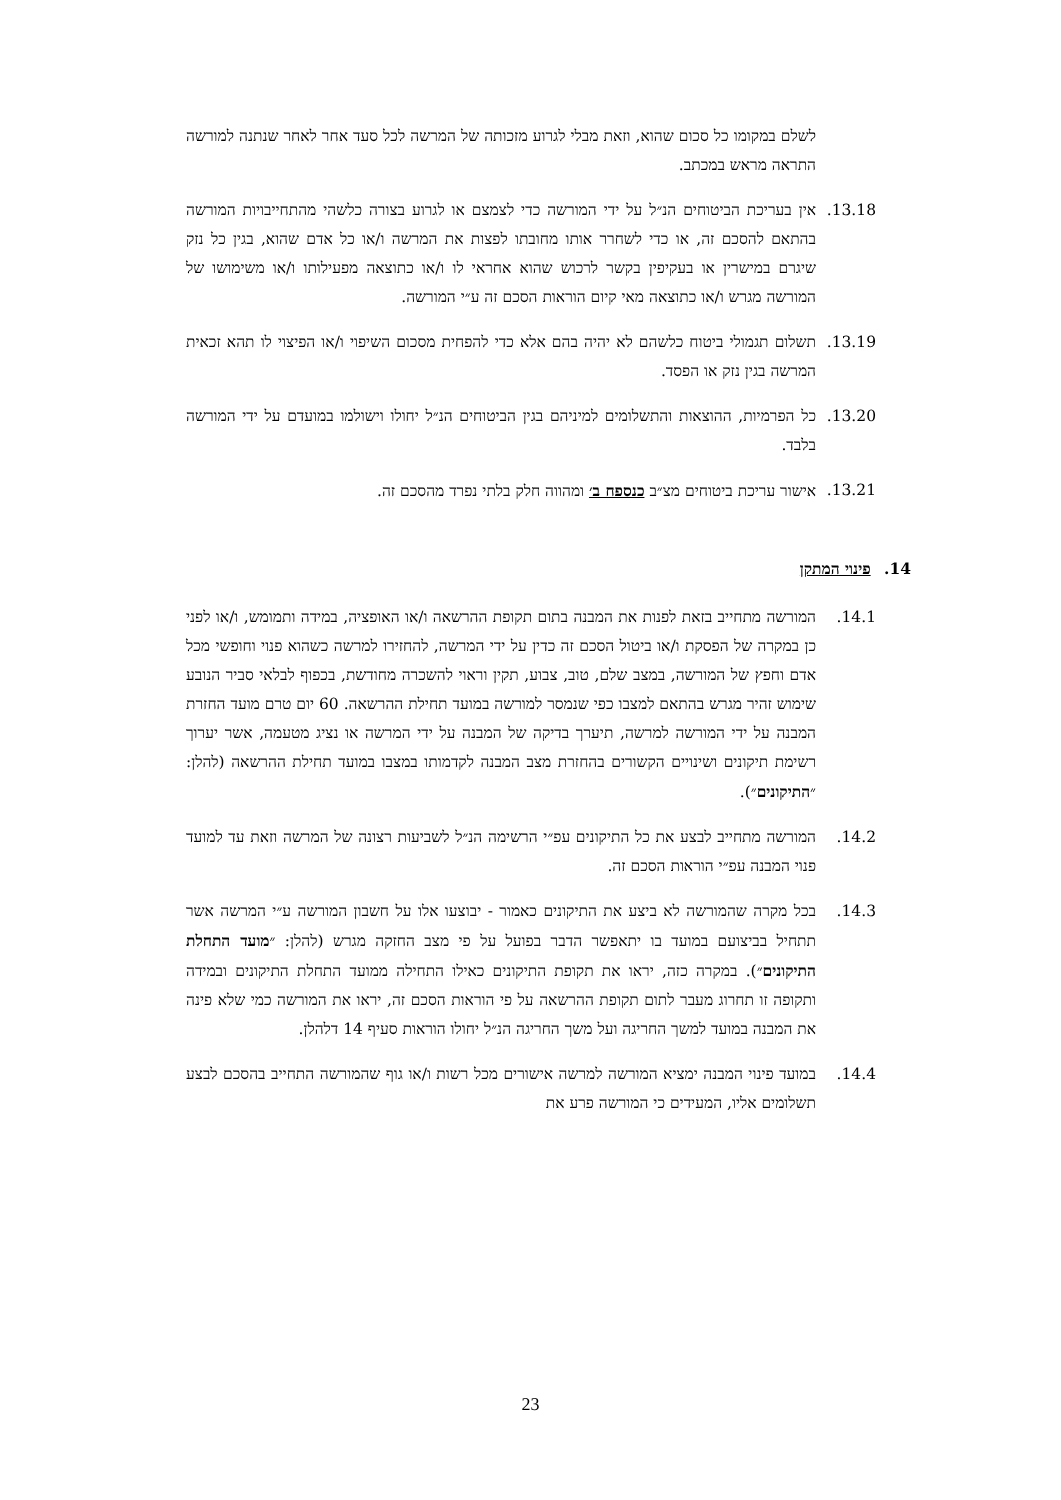לשלם במקומו כל סכום שהוא, וזאת מבלי לגרוע מזכותה של המרשה לכל סעד אחר לאחר שנתנה למורשה התראה מראש במכתב.
13.18. אין בעריכת הביטוחים הנ״ל על ידי המורשה כדי לצמצם או לגרוע בצורה כלשהי מהתחייבויות המורשה בהתאם להסכם זה, או כדי לשחרר אותו מחובתו לפצות את המרשה ו/או כל אדם שהוא, בגין כל נזק שיגרם במישרין או בעקיפין בקשר לרכוש שהוא אחראי לו ו/או כתוצאה מפעילותו ו/או משימושו של המורשה מגרש ו/או כתוצאה מאי קיום הוראות הסכם זה ע״י המורשה.
13.19. תשלום תגמולי ביטוח כלשהם לא יהיה בהם אלא כדי להפחית מסכום השיפוי ו/או הפיצוי לו תהא זכאית המרשה בגין נזק או הפסד.
13.20. כל הפרמיות, ההוצאות והתשלומים למיניהם בגין הביטוחים הנ״ל יחולו וישולמו במועדם על ידי המורשה בלבד.
13.21. אישור עריכת ביטוחים מצ״ב כנספח ב׳ ומהווה חלק בלתי נפרד מהסכם זה.
14. פינוי המתקן
14.1. המורשה מתחייב בזאת לפנות את המבנה בתום תקופת ההרשאה ו/או האופציה, במידה ותמומש, ו/או לפני כן במקרה של הפסקת ו/או ביטול הסכם זה כדין על ידי המרשה, להחזירו למרשה כשהוא פנוי וחופשי מכל אדם וחפץ של המורשה, במצב שלם, טוב, צבוע, תקין וראוי להשכרה מחודשת, בכפוף לבלאי סביר הנובע שימוש זהיר מגרש בהתאם למצבו כפי שנמסר למורשה במועד תחילת ההרשאה. 60 יום טרם מועד החזרת המבנה על ידי המורשה למרשה, תיערך בדיקה של המבנה על ידי המרשה או נציג מטעמה, אשר יערוך רשימת תיקונים ושינויים הקשורים בהחזרת מצב המבנה לקדמותו במצבו במועד תחילת ההרשאה (להלן: ״התיקונים״).
14.2. המורשה מתחייב לבצע את כל התיקונים עפ״י הרשימה הנ״ל לשביעות רצונה של המרשה וזאת עד למועד פנוי המבנה עפ״י הוראות הסכם זה.
14.3. בכל מקרה שהמורשה לא ביצע את התיקונים כאמור - יבוצעו אלו על חשבון המורשה ע״י המרשה אשר תתחיל בביצועם במועד בו יתאפשר הדבר בפועל על פי מצב החזקה מגרש (להלן: ״מועד התחלת התיקונים״). במקרה כזה, יראו את תקופת התיקונים כאילו התחילה ממועד התחלת התיקונים ובמידה ותקופה זו תחרוג מעבר לתום תקופת ההרשאה על פי הוראות הסכם זה, יראו את המורשה כמי שלא פינה את המבנה במועד למשך החריגה ועל משך החריגה הנ״ל יחולו הוראות סעיף 14 דלהלן.
14.4. במועד פינוי המבנה ימציא המורשה למרשה אישורים מכל רשות ו/או גוף שהמורשה התחייב בהסכם לבצע תשלומים אליו, המעידים כי המורשה פרע את
23